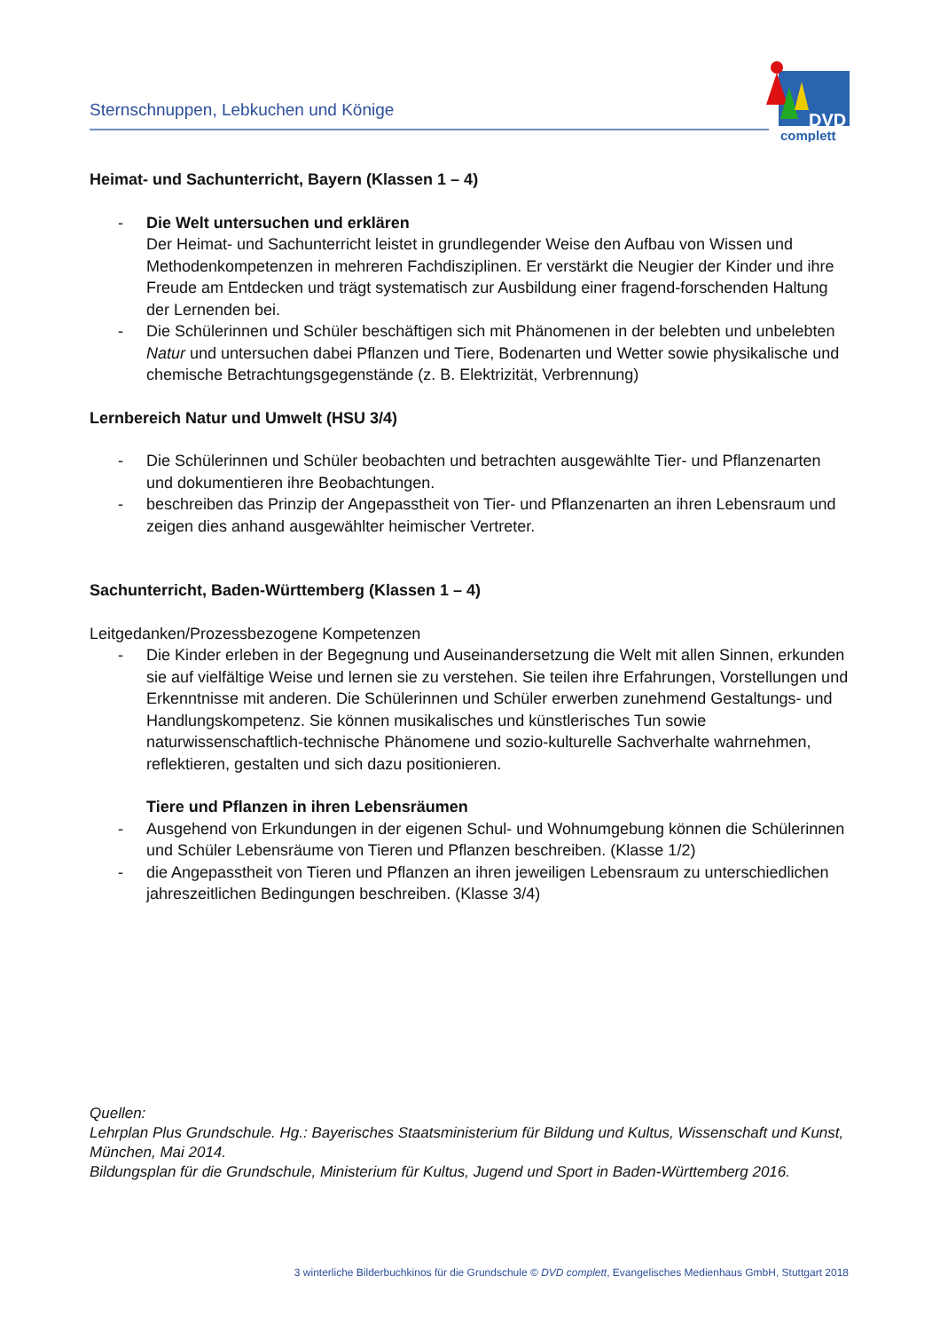Sternschnuppen, Lebkuchen und Könige
DVD
complett
Heimat- und Sachunterricht, Bayern (Klassen 1 – 4)
- Die Welt untersuchen und erklären
Der Heimat- und Sachunterricht leistet in grundlegender Weise den Aufbau von Wissen und Methodenkompetenzen in mehreren Fachdisziplinen. Er verstärkt die Neugier der Kinder und ihre Freude am Entdecken und trägt systematisch zur Ausbildung einer fragend-forschenden Haltung der Lernenden bei.
- Die Schülerinnen und Schüler beschäftigen sich mit Phänomenen in der belebten und unbelebten Natur und untersuchen dabei Pflanzen und Tiere, Bodenarten und Wetter sowie physikalische und chemische Betrachtungsgegenstände (z. B. Elektrizität, Verbrennung)
Lernbereich Natur und Umwelt (HSU 3/4)
- Die Schülerinnen und Schüler beobachten und betrachten ausgewählte Tier- und Pflanzenarten und dokumentieren ihre Beobachtungen.
- beschreiben das Prinzip der Angepasstheit von Tier- und Pflanzenarten an ihren Lebensraum und zeigen dies anhand ausgewählter heimischer Vertreter.
Sachunterricht, Baden-Württemberg (Klassen 1 – 4)
Leitgedanken/Prozessbezogene Kompetenzen
- Die Kinder erleben in der Begegnung und Auseinandersetzung die Welt mit allen Sinnen, erkunden sie auf vielfältige Weise und lernen sie zu verstehen. Sie teilen ihre Erfahrungen, Vorstellungen und Erkenntnisse mit anderen. Die Schülerinnen und Schüler erwerben zunehmend Gestaltungs- und Handlungskompetenz. Sie können musikalisches und künstlerisches Tun sowie naturwissenschaftlich-technische Phänomene und sozio-kulturelle Sachverhalte wahrnehmen, reflektieren, gestalten und sich dazu positionieren.
Tiere und Pflanzen in ihren Lebensräumen
- Ausgehend von Erkundungen in der eigenen Schul- und Wohnumgebung können die Schülerinnen und Schüler Lebensräume von Tieren und Pflanzen beschreiben. (Klasse 1/2)
- die Angepasstheit von Tieren und Pflanzen an ihren jeweiligen Lebensraum zu unterschiedlichen jahreszeitlichen Bedingungen beschreiben. (Klasse 3/4)
Quellen:
Lehrplan Plus Grundschule. Hg.: Bayerisches Staatsministerium für Bildung und Kultus, Wissenschaft und Kunst, München, Mai 2014.
Bildungsplan für die Grundschule, Ministerium für Kultus, Jugend und Sport in Baden-Württemberg 2016.
3 winterliche Bilderbuchkinos für die Grundschule © DVD complett, Evangelisches Medienhaus GmbH, Stuttgart 2018